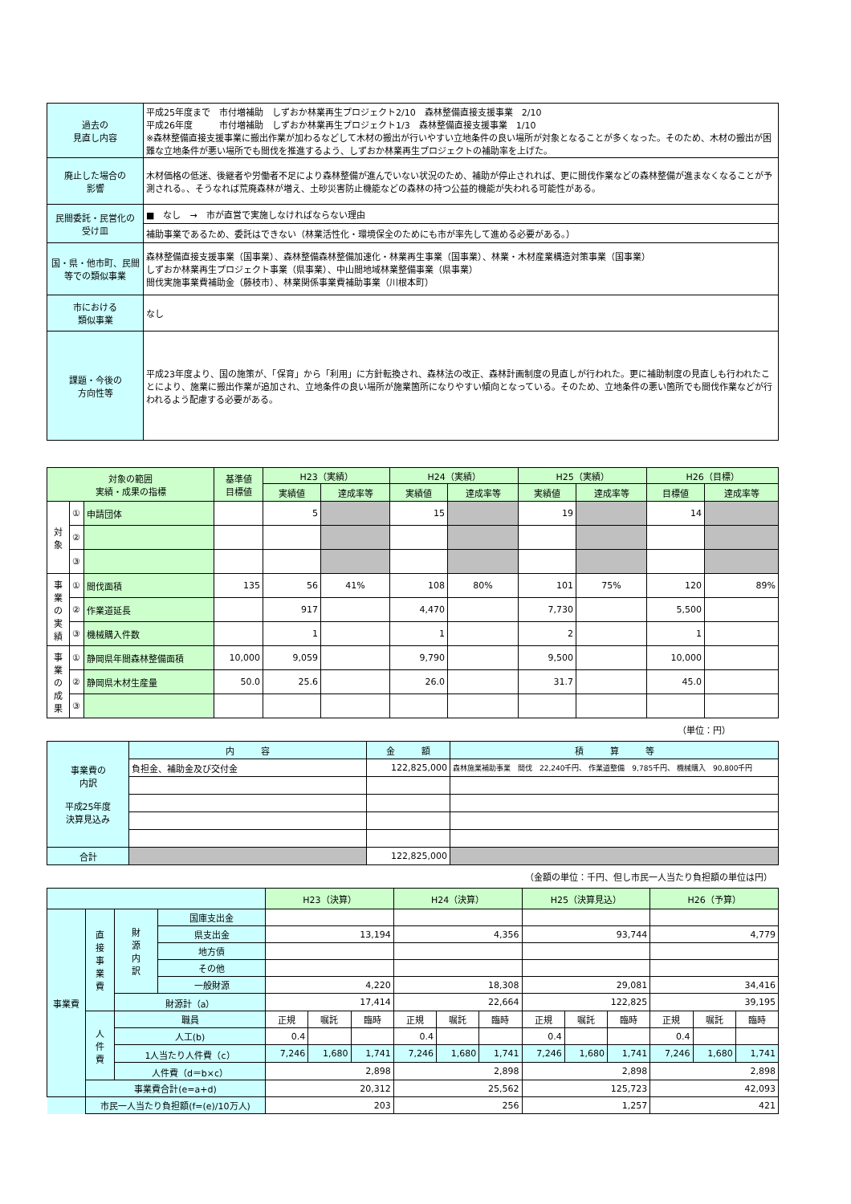| 過去の 見直し内容 | 平成25年度まで 市付増補助 しずおか林業再生プロジェクト2/10 森林整備直接支援事業 2/10 平成26年度 市付増補助 しずおか林業再生プロジェクト1/3 森林整備直接支援事業 1/10 ※森林整備直接支援事業に搬出作業が加わるなどして木材の搬出が行いやすい立地条件の良い場所が対象となることが多くなった。そのため、木材の搬出が困難な立地条件が悪い場所でも間伐を推進するよう、しずおか林業再生プロジェクトの補助率を上げた。 |
| 廃止した場合の 影響 | 木材価格の低迷、後継者や労働者不足により森林整備が進んでいない状況のため、補助が停止されれば、更に間伐作業などの森林整備が進まなくなることが予測される。、そうなれば荒廃森林が増え、土砂災害防止機能などの森林の持つ公益的機能が失われる可能性がある。 |
| 民間委託・民営化の 受け皿 | ■ なし → 市が直営で実施しなければならない理由 |
| | 補助事業であるため、委託はできない（林業活性化・環境保全のためにも市が率先して進める必要がある。） |
| 国・県・他市町、民間等での類似事業 | 森林整備直接支援事業（国事業）、森林整備森林整備加速化・林業再生事業（国事業）、林業・木材産業構造対策事業（国事業） しずおか林業再生プロジェクト事業（県事業）、中山間地域林業整備事業（県事業） 間伐実施事業費補助金（藤枝市）、林業関係事業費補助事業（川根本町） |
| 市における 類似事業 | なし |
| 課題・今後の 方向性等 | 平成23年度より、国の施策が、「保育」から「利用」に方針転換され、森林法の改正、森林計画制度の見直しが行われた。更に補助制度の見直しも行われたことにより、施業に搬出作業が追加され、立地条件の良い場所が施業箇所になりやすい傾向となっている。そのため、立地条件の悪い箇所でも間伐作業などが行われるよう配慮する必要がある。 |
| 対象の範囲 実績・成果の指標 | | | 基準値 目標値 | H23（実績） | | H24（実績） | | H25（実績） | | H26（目標） | |
| --- | --- | --- | --- | --- | --- | --- | --- | --- | --- | --- | --- |
| | | | | 実績値 | 達成率等 | 実績値 | 達成率等 | 実績値 | 達成率等 | 目標値 | 達成率等 |
| 対 象 | ① | 申請団体 | | 5 | | 15 | | 19 | | 14 | |
| | ② | | | | | | | | | | |
| | ③ | | | | | | | | | | |
| 事 業 の 実 績 | ① | 間伐面積 | 135 | 56 | 41% | 108 | 80% | 101 | 75% | 120 | 89% |
| | ② | 作業道延長 | | 917 | | 4,470 | | 7,730 | | 5,500 | |
| | ③ | 機械購入件数 | | 1 | | 1 | | 2 | | 1 | |
| 事 業 の 成 果 | ① | 静岡県年間森林整備面積 | 10,000 | 9,059 | | 9,790 | | 9,500 | | 10,000 | |
| | ② | 静岡県木材生産量 | 50.0 | 25.6 | | 26.0 | | 31.7 | | 45.0 | |
| | ③ | | | | | | | | | | |
（単位：円）
| 事業費の 内訳 平成25年度 決算見込み | 内 容 | 金 額 | 積 算 等 |
| | 負担金、補助金及び交付金 | 122,825,000 | 森林施業補助事業 間伐 22,240千円、 作業道整備 9,785千円、 機械購入 90,800千円 |
| 合計 | | 122,825,000 | |
（金額の単位：千円、但し市民一人当たり負担額の単位は円）
| | | | | H23（決算） | | | H24（決算） | | | H25（決算見込） | | | H26（予算） | | |
| 事業費 | 直 接 事 業 費 | 財 源 内 訳 | 国庫支出金 | | | | | | | | | | | | |
| | | | 県支出金 | 13,194 | | | 4,356 | | | 93,744 | | | 4,779 | | |
| | | | 地方債 | | | | | | | | | | | | |
| | | | その他 | | | | | | | | | | | | |
| | | | 一般財源 | 4,220 | | | 18,308 | | | 29,081 | | | 34,416 | | |
| | | 財源計（a） | | 17,414 | | | 22,664 | | | 122,825 | | | 39,195 | | |
| | 人 件 費 | 職員 | | 正規 | 嘱託 | 臨時 | 正規 | 嘱託 | 臨時 | 正規 | 嘱託 | 臨時 | 正規 | 嘱託 | 臨時 |
| | | 人工(b) | | 0.4 | | | 0.4 | | | 0.4 | | | 0.4 | | |
| | | 1人当たり人件費（c） | | 7,246 | 1,680 | 1,741 | 7,246 | 1,680 | 1,741 | 7,246 | 1,680 | 1,741 | 7,246 | 1,680 | 1,741 |
| | | 人件費（d＝b×c） | | 2,898 | | | 2,898 | | | 2,898 | | | 2,898 | | |
| | 事業費合計(e=a+d) | | | 20,312 | | | 25,562 | | | 125,723 | | | 42,093 | | |
| | 市民一人当たり負担額(f=(e)/10万人) | | | 203 | | | 256 | | | 1,257 | | | 421 | | |